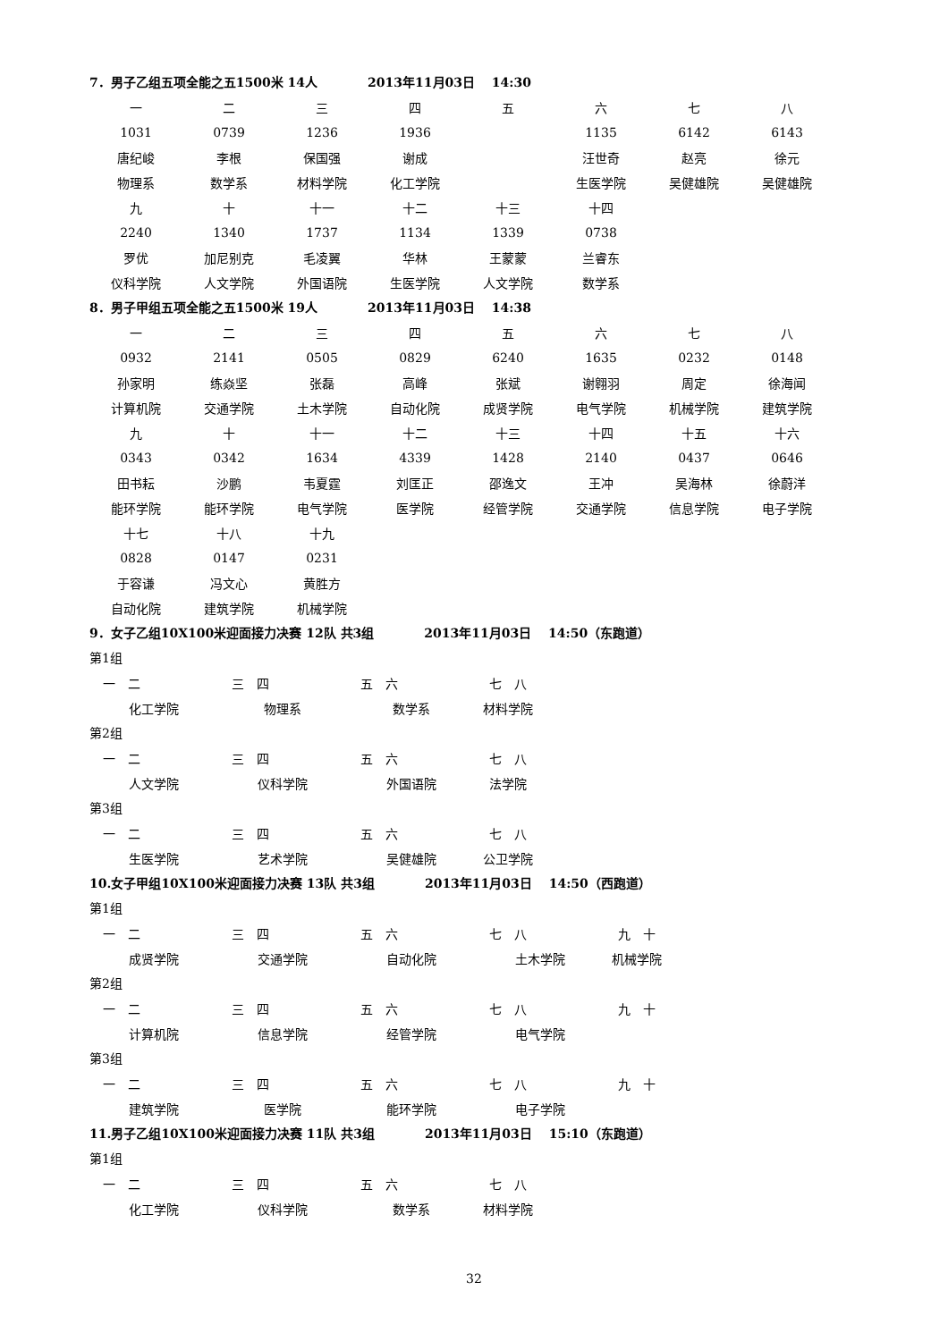7．男子乙组五项全能之五1500米 14人　　　　2013年11月03日　 14:30
| 一 | 二 | 三 | 四 | 五 | 六 | 七 | 八 |
| 1031 | 0739 | 1236 | 1936 | | 1135 | 6142 | 6143 |
| 唐纪峻 | 李根 | 保国强 | 谢成 | | 汪世奇 | 赵亮 | 徐元 |
| 物理系 | 数学系 | 材料学院 | 化工学院 | | 生医学院 | 吴健雄院 | 吴健雄院 |
| 九 | 十 | 十一 | 十二 | 十三 | 十四 | | |
| 2240 | 1340 | 1737 | 1134 | 1339 | 0738 | | |
| 罗优 | 加尼别克 | 毛凌翼 | 华林 | 王蒙蒙 | 兰睿东 | | |
| 仪科学院 | 人文学院 | 外国语院 | 生医学院 | 人文学院 | 数学系 | | |
8．男子甲组五项全能之五1500米 19人　　　　2013年11月03日　 14:38
| 一 | 二 | 三 | 四 | 五 | 六 | 七 | 八 |
| 0932 | 2141 | 0505 | 0829 | 6240 | 1635 | 0232 | 0148 |
| 孙家明 | 练焱坚 | 张磊 | 高峰 | 张斌 | 谢翱羽 | 周定 | 徐海闻 |
| 计算机院 | 交通学院 | 土木学院 | 自动化院 | 成贤学院 | 电气学院 | 机械学院 | 建筑学院 |
| 九 | 十 | 十一 | 十二 | 十三 | 十四 | 十五 | 十六 |
| 0343 | 0342 | 1634 | 4339 | 1428 | 2140 | 0437 | 0646 |
| 田书耘 | 沙鹏 | 韦夏霆 | 刘匡正 | 邵逸文 | 王冲 | 吴海林 | 徐蔚洋 |
| 能环学院 | 能环学院 | 电气学院 | 医学院 | 经管学院 | 交通学院 | 信息学院 | 电子学院 |
| 十七 | 十八 | 十九 | | | | | |
| 0828 | 0147 | 0231 | | | | | |
| 于容谦 | 冯文心 | 黄胜方 | | | | | |
| 自动化院 | 建筑学院 | 机械学院 | | | | | |
9．女子乙组10X100米迎面接力决赛 12队 共3组　　　　2013年11月03日　 14:50（东跑道）
第1组
| 一 二 | | 三 四 | | 五 六 | | 七 八 |
| 化工学院 | | 物理系 | | 数学系 | | 材料学院 |
第2组
| 一 二 | | 三 四 | | 五 六 | | 七 八 |
| 人文学院 | | 仪科学院 | | 外国语院 | | 法学院 |
第3组
| 一 二 | | 三 四 | | 五 六 | | 七 八 |
| 生医学院 | | 艺术学院 | | 吴健雄院 | | 公卫学院 |
10.女子甲组10X100米迎面接力决赛 13队 共3组　　　　2013年11月03日　 14:50（西跑道）
第1组
| 一 二 | | 三 四 | | 五 六 | | 七 八 | | 九 十 |
| 成贤学院 | | 交通学院 | | 自动化院 | | 土木学院 | | 机械学院 |
第2组
| 一 二 | | 三 四 | | 五 六 | | 七 八 | | 九 十 |
| 计算机院 | | 信息学院 | | 经管学院 | | 电气学院 | | |
第3组
| 一 二 | | 三 四 | | 五 六 | | 七 八 | | 九 十 |
| 建筑学院 | | 医学院 | | 能环学院 | | 电子学院 | | |
11.男子乙组10X100米迎面接力决赛 11队 共3组　　　　2013年11月03日　 15:10（东跑道）
第1组
| 一 二 | | 三 四 | | 五 六 | | 七 八 |
| 化工学院 | | 仪科学院 | | 数学系 | | 材料学院 |
32